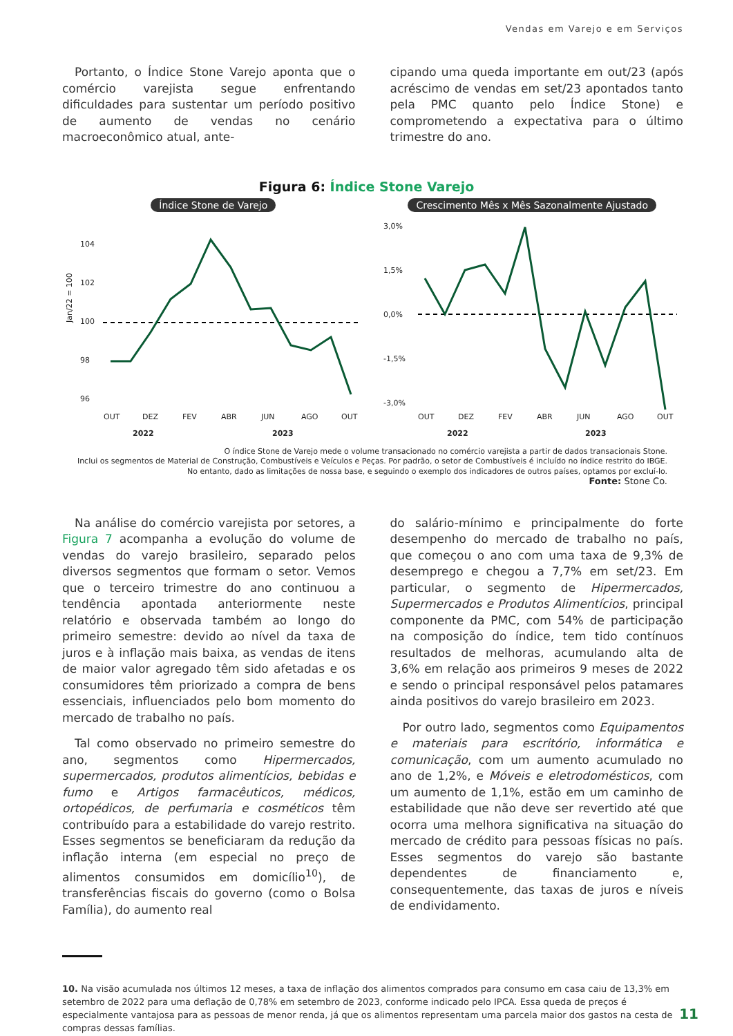Vendas em Varejo e em Serviços
Portanto, o Índice Stone Varejo aponta que o comércio varejista segue enfrentando dificuldades para sustentar um período positivo de aumento de vendas no cenário macroeconômico atual, ante-
cipando uma queda importante em out/23 (após acréscimo de vendas em set/23 apontados tanto pela PMC quanto pelo Índice Stone) e comprometendo a expectativa para o último trimestre do ano.
Figura 6: Índice Stone Varejo
Índice Stone de Varejo
Jan/22 = 100
104
102
100
98
96
OUT
DEZ
FEV
ABR
JUN
AGO
OUT
2022
2023
Crescimento Mês x Mês Sazonalmente Ajustado
3,0%
1,5%
0,0%
-1,5%
-3,0%
OUT
DEZ
FEV
ABR
JUN
AGO
OUT
2022
2023
O índice Stone de Varejo mede o volume transacionado no comércio varejista a partir de dados transacionais Stone.
Inclui os segmentos de Material de Construção, Combustíveis e Veículos e Peças. Por padrão, o setor de Combustíveis é incluído no índice restrito do IBGE.
No entanto, dado as limitações de nossa base, e seguindo o exemplo dos indicadores de outros países, optamos por excluí-lo.
Fonte: Stone Co.
Na análise do comércio varejista por setores, a Figura 7 acompanha a evolução do volume de vendas do varejo brasileiro, separado pelos diversos segmentos que formam o setor. Vemos que o terceiro trimestre do ano continuou a tendência apontada anteriormente neste relatório e observada também ao longo do primeiro semestre: devido ao nível da taxa de juros e à inflação mais baixa, as vendas de itens de maior valor agregado têm sido afetadas e os consumidores têm priorizado a compra de bens essenciais, influenciados pelo bom momento do mercado de trabalho no país.
Tal como observado no primeiro semestre do ano, segmentos como Hipermercados, supermercados, produtos alimentícios, bebidas e fumo e Artigos farmacêuticos, médicos, ortopédicos, de perfumaria e cosméticos têm contribuído para a estabilidade do varejo restrito. Esses segmentos se beneficiaram da redução da inflação interna (em especial no preço de alimentos consumidos em domicílio<sup>10</sup>), de transferências fiscais do governo (como o Bolsa Família), do aumento real
do salário-mínimo e principalmente do forte desempenho do mercado de trabalho no país, que começou o ano com uma taxa de 9,3% de desemprego e chegou a 7,7% em set/23. Em particular, o segmento de Hipermercados, Supermercados e Produtos Alimentícios, principal componente da PMC, com 54% de participação na composição do índice, tem tido contínuos resultados de melhoras, acumulando alta de 3,6% em relação aos primeiros 9 meses de 2022 e sendo o principal responsável pelos patamares ainda positivos do varejo brasileiro em 2023.
Por outro lado, segmentos como Equipamentos e materiais para escritório, informática e comunicação, com um aumento acumulado no ano de 1,2%, e Móveis e eletrodomésticos, com um aumento de 1,1%, estão em um caminho de estabilidade que não deve ser revertido até que ocorra uma melhora significativa na situação do mercado de crédito para pessoas físicas no país. Esses segmentos do varejo são bastante dependentes de financiamento e, consequentemente, das taxas de juros e níveis de endividamento.
10. Na visão acumulada nos últimos 12 meses, a taxa de inflação dos alimentos comprados para consumo em casa caiu de 13,3% em setembro de 2022 para uma deflação de 0,78% em setembro de 2023, conforme indicado pelo IPCA. Essa queda de preços é especialmente vantajosa para as pessoas de menor renda, já que os alimentos representam uma parcela maior dos gastos na cesta de compras dessas famílias.
11